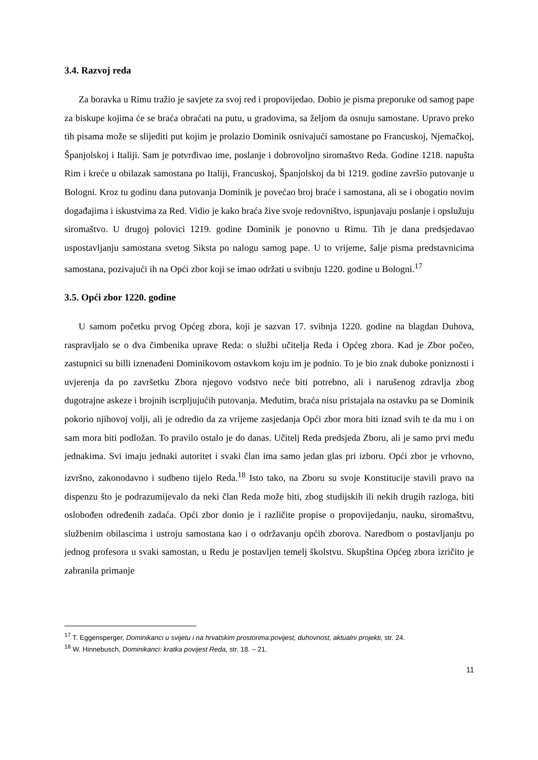3.4. Razvoj reda
Za boravka u Rimu tražio je savjete za svoj red i propovijedao. Dobio je pisma preporuke od samog pape za biskupe kojima će se braća obraćati na putu, u gradovima, sa željom da osnuju samostane. Upravo preko tih pisama može se slijediti put kojim je prolazio Dominik osnivajući samostane po Francuskoj, Njemačkoj, Španjolskoj i Italiji. Sam je potvrđivao ime, poslanje i dobrovoljno siromaštvo Reda. Godine 1218. napušta Rim i kreće u obilazak samostana po Italiji, Francuskoj, Španjolskoj da bi 1219. godine završio putovanje u Bologni. Kroz tu godinu dana putovanja Dominik je povećao broj braće i samostana, ali se i obogatio novim događajima i iskustvima za Red. Vidio je kako braća žive svoje redovništvo, ispunjavaju poslanje i opslužuju siromaštvo. U drugoj polovici 1219. godine Dominik je ponovno u Rimu. Tih je dana predsjedavao uspostavljanju samostana svetog Siksta po nalogu samog pape. U to vrijeme, šalje pisma predstavnicima samostana, pozivajući ih na Opći zbor koji se imao održati u svibnju 1220. godine u Bologni.<sup>17</sup>
3.5. Opći zbor 1220. godine
U samom početku prvog Općeg zbora, koji je sazvan 17. svibnja 1220. godine na blagdan Duhova, raspravljalo se o dva čimbenika uprave Reda: o službi učitelja Reda i Općeg zbora. Kad je Zbor počeo, zastupnici su billi iznenađeni Dominikovom ostavkom koju im je podnio. To je bio znak duboke poniznosti i uvjerenja da po završetku Zbora njegovo vodstvo neće biti potrebno, ali i narušenog zdravlja zbog dugotrajne askeze i brojnih iscrpljujućih putovanja. Međutim, braća nisu pristajala na ostavku pa se Dominik pokorio njihovoj volji, ali je odredio da za vrijeme zasjedanja Opći zbor mora biti iznad svih te da mu i on sam mora biti podložan. To pravilo ostalo je do danas. Učitelj Reda predsjeda Zboru, ali je samo prvi među jednakima. Svi imaju jednaki autoritet i svaki član ima samo jedan glas pri izboru. Opći zbor je vrhovno, izvršno, zakonodavno i sudbeno tijelo Reda.<sup>18</sup> Isto tako, na Zboru su svoje Konstitucije stavili pravo na dispenzu što je podrazumijevalo da neki član Reda može biti, zbog studijskih ili nekih drugih razloga, biti oslobođen određenih zadaća. Opći zbor donio je i različite propise o propovijedanju, nauku, siromaštvu, službenim obilascima i ustroju samostana kao i o održavanju općih zborova. Naredbom o postavljanju po jednog profesora u svaki samostan, u Redu je postavljen temelj školstvu. Skupština Općeg zbora izričito je zabranila primanje
<sup>17</sup> T. Eggensperger, Dominikanci u svijetu i na hrvatskim prostorima:povijest, duhovnost, aktualni projekti, str. 24.
<sup>18</sup> W. Hinnebusch, Dominikanci: kratka povijest Reda, str. 18. – 21.
11